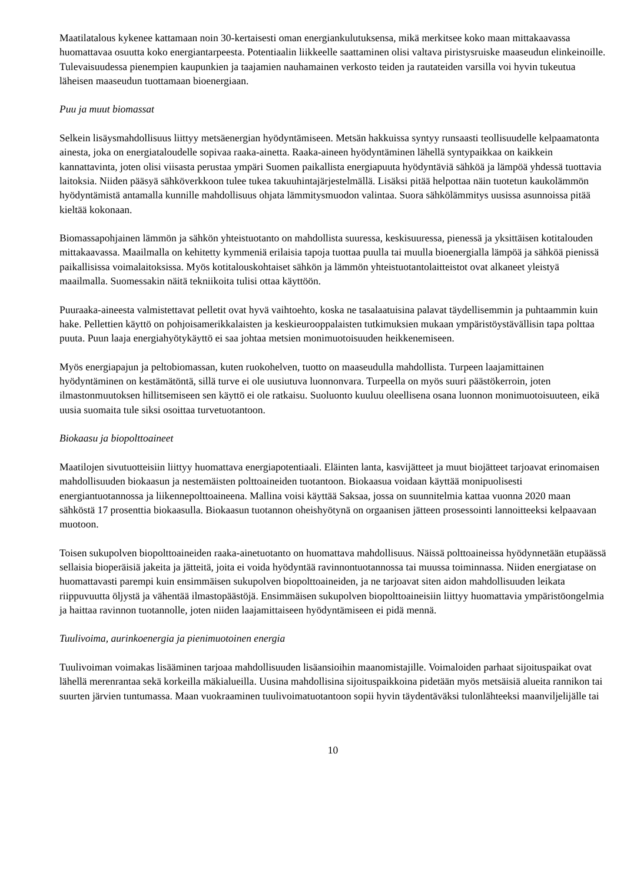Maatilatalous kykenee kattamaan noin 30-kertaisesti oman energiankulutuksensa, mikä merkitsee koko maan mittakaavassa huomattavaa osuutta koko energiantarpeesta. Potentiaalin liikkeelle saattaminen olisi valtava piristysruiske maaseudun elinkeinoille. Tulevaisuudessa pienempien kaupunkien ja taajamien nauhamainen verkosto teiden ja rautateiden varsilla voi hyvin tukeutua läheisen maaseudun tuottamaan bioenergiaan.
Puu ja muut biomassat
Selkein lisäysmahdollisuus liittyy metsäenergian hyödyntämiseen. Metsän hakkuissa syntyy runsaasti teollisuudelle kelpaamatonta ainesta, joka on energiataloudelle sopivaa raaka-ainetta. Raaka-aineen hyödyntäminen lähellä syntypaikkaa on kaikkein kannattavinta, joten olisi viisasta perustaa ympäri Suomen paikallista energiapuuta hyödyntäviä sähköä ja lämpöä yhdessä tuottavia laitoksia. Niiden pääsyä sähköverkkoon tulee tukea takuuhintajärjestelmällä. Lisäksi pitää helpottaa näin tuotetun kaukolämmön hyödyntämistä antamalla kunnille mahdollisuus ohjata lämmitysmuodon valintaa. Suora sähkölämmitys uusissa asunnoissa pitää kieltää kokonaan.
Biomassapohjainen lämmön ja sähkön yhteistuotanto on mahdollista suuressa, keskisuuressa, pienessä ja yksittäisen kotitalouden mittakaavassa. Maailmalla on kehitetty kymmeniä erilaisia tapoja tuottaa puulla tai muulla bioenergialla lämpöä ja sähköä pienissä paikallisissa voimalaitoksissa. Myös kotitalouskohtaiset sähkön ja lämmön yhteistuotantolaitteistot ovat alkaneet yleistyä maailmalla. Suomessakin näitä tekniikoita tulisi ottaa käyttöön.
Puuraaka-aineesta valmistettavat pelletit ovat hyvä vaihtoehto, koska ne tasalaatuisina palavat täydellisemmin ja puhtaammin kuin hake. Pellettien käyttö on pohjoisamerikkalaisten ja keskieurooppalaisten tutkimuksien mukaan ympäristöystävällisin tapa polttaa puuta. Puun laaja energiahyötykäyttö ei saa johtaa metsien monimuotoisuuden heikkenemiseen.
Myös energiapajun ja peltobiomassan, kuten ruokohelven, tuotto on maaseudulla mahdollista. Turpeen laajamittainen hyödyntäminen on kestämätöntä, sillä turve ei ole uusiutuva luonnonvara. Turpeella on myös suuri päästökerroin, joten ilmastonmuutoksen hillitsemiseen sen käyttö ei ole ratkaisu. Suoluonto kuuluu oleellisena osana luonnon monimuotoisuuteen, eikä uusia suomaita tule siksi osoittaa turvetuotantoon.
Biokaasu ja biopolttoaineet
Maatilojen sivutuotteisiin liittyy huomattava energiapotentiaali. Eläinten lanta, kasvijätteet ja muut biojätteet tarjoavat erinomaisen mahdollisuuden biokaasun ja nestemäisten polttoaineiden tuotantoon. Biokaasua voidaan käyttää monipuolisesti energiantuotannossa ja liikennepolttoaineena. Mallina voisi käyttää Saksaa, jossa on suunnitelmia kattaa vuonna 2020 maan sähköstä 17 prosenttia biokaasulla. Biokaasun tuotannon oheishyötynä on orgaanisen jätteen prosessointi lannoitteeksi kelpaavaan muotoon.
Toisen sukupolven biopolttoaineiden raaka-ainetuotanto on huomattava mahdollisuus. Näissä polttoaineissa hyödynnetään etupäässä sellaisia bioperäisiä jakeita ja jätteitä, joita ei voida hyödyntää ravinnontuotannossa tai muussa toiminnassa. Niiden energiatase on huomattavasti parempi kuin ensimmäisen sukupolven biopolttoaineiden, ja ne tarjoavat siten aidon mahdollisuuden leikata riippuvuutta öljystä ja vähentää ilmastopäästöjä. Ensimmäisen sukupolven biopolttoaineisiin liittyy huomattavia ympäristöongelmia ja haittaa ravinnon tuotannolle, joten niiden laajamittaiseen hyödyntämiseen ei pidä mennä.
Tuulivoima, aurinkoenergia ja pienimuotoinen energia
Tuulivoiman voimakas lisääminen tarjoaa mahdollisuuden lisäansioihin maanomistajille. Voimaloiden parhaat sijoituspaikat ovat lähellä merenrantaa sekä korkeilla mäkialueilla. Uusina mahdollisina sijoituspaikkoina pidetään myös metsäisiä alueita rannikon tai suurten järvien tuntumassa. Maan vuokraaminen tuulivoimatuotantoon sopii hyvin täydentäväksi tulonlähteeksi maanviljelijälle tai
10